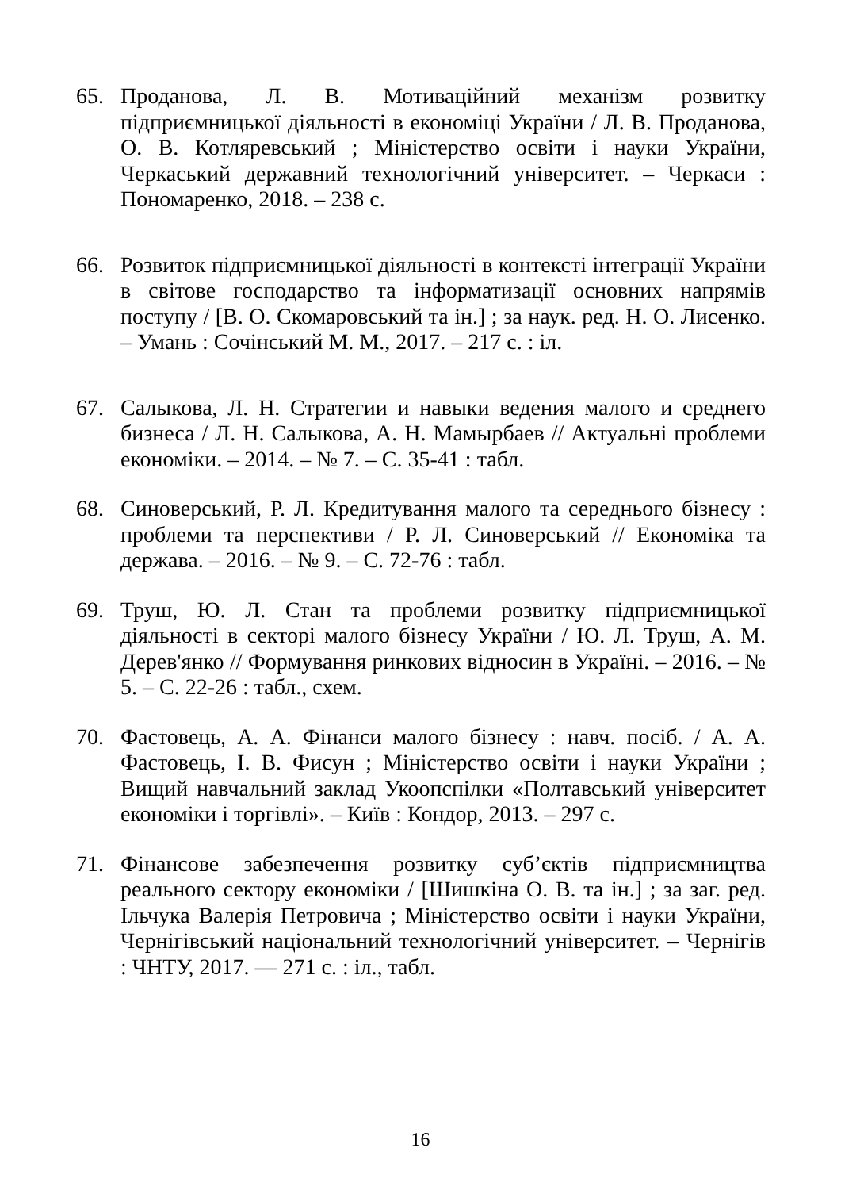65. Проданова, Л. В. Мотиваційний механізм розвитку підприємницької діяльності в економіці України / Л. В. Проданова, О. В. Котляревський ; Міністерство освіти і науки України, Черкаський державний технологічний університет. – Черкаси : Пономаренко, 2018. – 238 с.
66. Розвиток підприємницької діяльності в контексті інтеграції України в світове господарство та інформатизації основних напрямів поступу / [В. О. Скомаровський та ін.] ; за наук. ред. Н. О. Лисенко. – Умань : Сочінський М. М., 2017. – 217 с. : іл.
67. Салыкова, Л. Н. Стратегии и навыки ведения малого и среднего бизнеса / Л. Н. Салыкова, А. Н. Мамырбаев // Актуальні проблеми економіки. – 2014. – № 7. – С. 35-41 : табл.
68. Синоверський, Р. Л. Кредитування малого та середнього бізнесу : проблеми та перспективи / Р. Л. Синоверський // Економіка та держава. – 2016. – № 9. – С. 72-76 : табл.
69. Труш, Ю. Л. Стан та проблеми розвитку підприємницької діяльності в секторі малого бізнесу України / Ю. Л. Труш, А. М. Дерев'янко // Формування ринкових відносин в Україні. – 2016. – № 5. – С. 22-26 : табл., схем.
70. Фастовець, А. А. Фінанси малого бізнесу : навч. посіб. / А. А. Фастовець, І. В. Фисун ; Міністерство освіти і науки України ; Вищий навчальний заклад Укоопспілки «Полтавський університет економіки і торгівлі». – Київ : Кондор, 2013. – 297 с.
71. Фінансове забезпечення розвитку суб’єктів підприємництва реального сектору економіки / [Шишкіна О. В. та ін.] ; за заг. ред. Ільчука Валерія Петровича ; Міністерство освіти і науки України, Чернігівський національний технологічний університет. – Чернігів : ЧНТУ, 2017. — 271 с. : іл., табл.
16